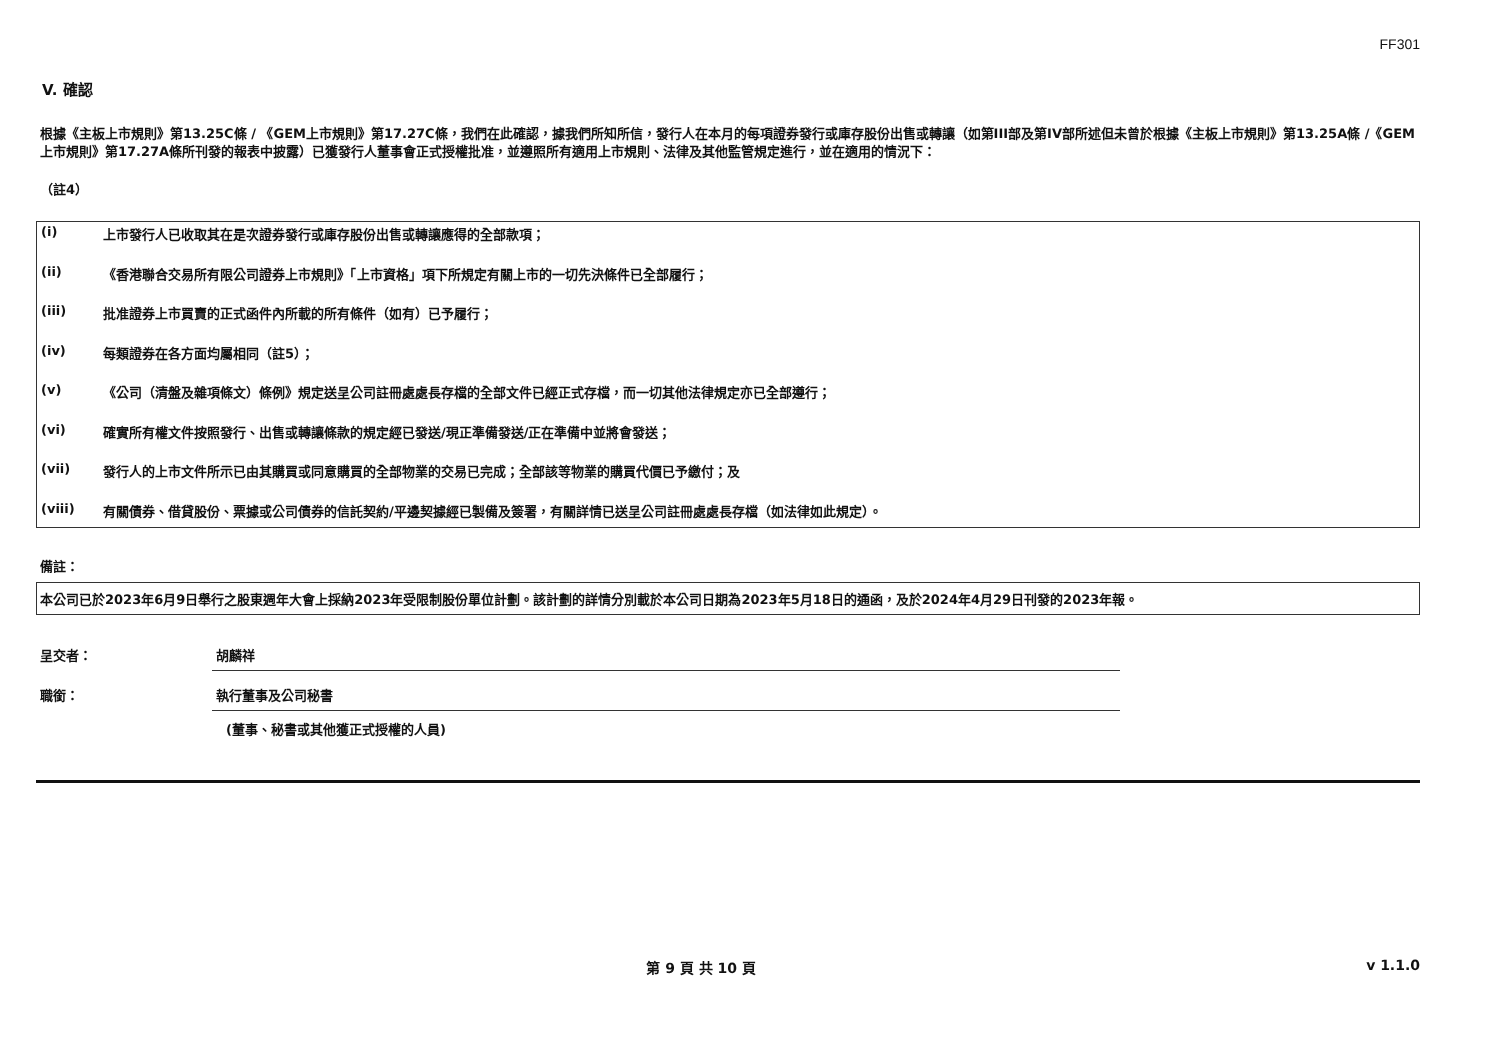FF301
V. 確認
根據《主板上市規則》第13.25C條 / 《GEM上市規則》第17.27C條，我們在此確認，據我們所知所信，發行人在本月的每項證券發行或庫存股份出售或轉讓（如第III部及第IV部所述但未曾於根據《主板上市規則》第13.25A條 /《GEM上市規則》第17.27A條所刊發的報表中披露）已獲發行人董事會正式授權批准，並遵照所有適用上市規則、法律及其他監管規定進行，並在適用的情況下：
（註4）
(i) 上市發行人已收取其在是次證券發行或庫存股份出售或轉讓應得的全部款項；
(ii) 《香港聯合交易所有限公司證券上市規則》「上市資格」項下所規定有關上市的一切先決條件已全部履行；
(iii) 批准證券上市買賣的正式函件內所載的所有條件（如有）已予履行；
(iv) 每類證券在各方面均屬相同（註5）；
(v) 《公司（清盤及雜項條文）條例》規定送呈公司註冊處處長存檔的全部文件已經正式存檔，而一切其他法律規定亦已全部遵行；
(vi) 確實所有權文件按照發行、出售或轉讓條款的規定經已發送/現正準備發送/正在準備中並將會發送；
(vii) 發行人的上市文件所示已由其購買或同意購買的全部物業的交易已完成；全部該等物業的購買代價已予繳付；及
(viii) 有關債券、借貸股份、票據或公司債券的信託契約/平邊契據經已製備及簽署，有關詳情已送呈公司註冊處處長存檔（如法律如此規定）。
備註：
本公司已於2023年6月9日舉行之股東週年大會上採納2023年受限制股份單位計劃。該計劃的詳情分別載於本公司日期為2023年5月18日的通函，及於2024年4月29日刊發的2023年報。
呈交者： 胡麟祥
職銜： 執行董事及公司秘書
(董事、秘書或其他獲正式授權的人員)
第 9 頁 共 10 頁 v 1.1.0